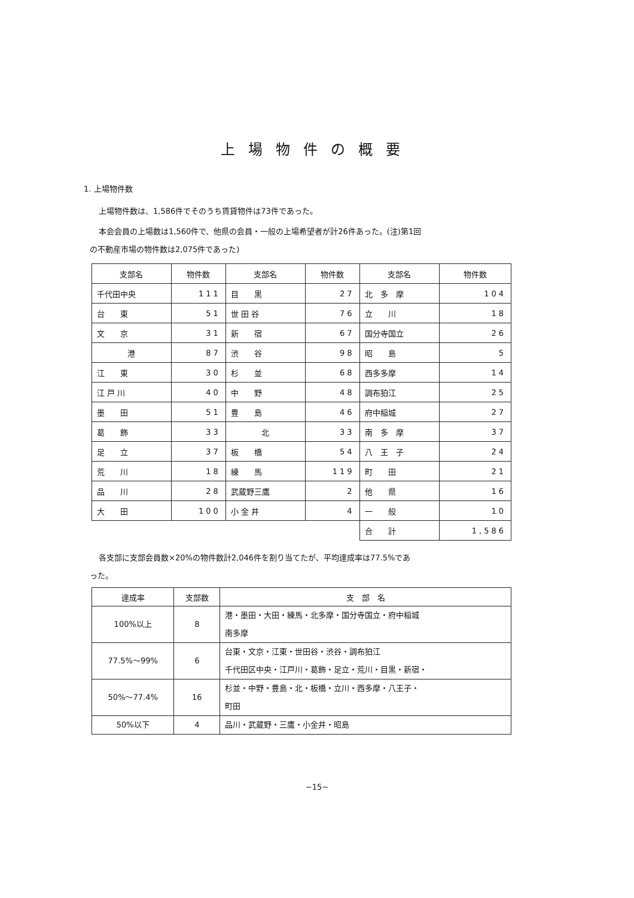上場物件の概要
1. 上場物件数
上場物件数は、1,586件でそのうち賃貸物件は73件であった。
本会会員の上場数は1,560件で、他県の会員・一般の上場希望者が計26件あった。(注)第1回
の不動産市場の物件数は2,075件であった)
| 支部名 | 物件数 | 支部名 | 物件数 | 支部名 | 物件数 |
| --- | --- | --- | --- | --- | --- |
| 千代田中央 | 111 | 目 黒 | 27 | 北 多 摩 | 104 |
| 台 東 | 51 | 世 田 谷 | 76 | 立 川 | 18 |
| 文 京 | 31 | 新 宿 | 67 | 国分寺国立 | 26 |
| 港 | 87 | 渋 谷 | 98 | 昭 島 | 5 |
| 江 東 | 30 | 杉 並 | 68 | 西多多摩 | 14 |
| 江 戸 川 | 40 | 中 野 | 48 | 調布狛江 | 25 |
| 墨 田 | 51 | 豊 島 | 46 | 府中稲城 | 27 |
| 葛 飾 | 33 | 北 | 33 | 南 多 摩 | 37 |
| 足 立 | 37 | 板 橋 | 54 | 八 王 子 | 24 |
| 荒 川 | 18 | 練 馬 | 119 | 町 田 | 21 |
| 品 川 | 28 | 武蔵野三鷹 | 2 | 他 県 | 16 |
| 大 田 | 100 | 小 金 井 | 4 | 一 般 | 10 |
| | | | | 合 計 | 1,586 |
各支部に支部会員数×20%の物件数計2,046件を割り当てたが、平均達成率は77.5%であ
った。
| 達成率 | 支部数 | 支 部 名 |
| --- | --- | --- |
| 100%以上 | 8 | 港・墨田・大田・練馬・北多摩・国分寺国立・府中稲城 南多摩 |
| 77.5%〜99% | 6 | 台東・文京・江東・世田谷・渋谷・調布狛江 千代田区中央・江戸川・葛飾・足立・荒川・目黒・新宿・ |
| 50%〜77.4% | 16 | 杉並・中野・豊島・北・板橋・立川・西多摩・八王子・ 町田 |
| 50%以下 | 4 | 品川・武蔵野・三鷹・小金井・昭島 |
−15−